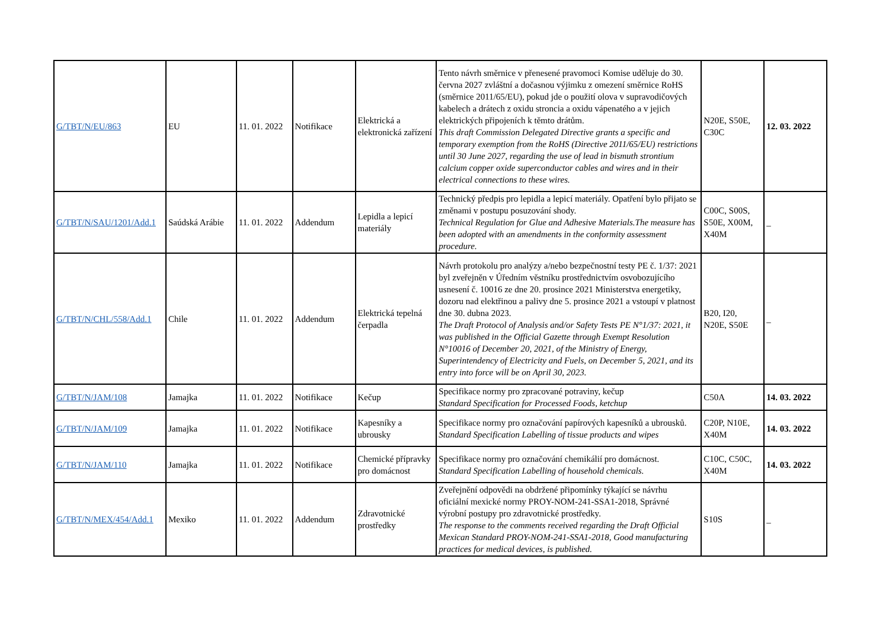| G/TBT/N/EU/863 | EU | 11. 01. 2022 | Notifikace | Elektrická a elektronická zařízení | Tento návrh směrnice v přenesené pravomoci Komise uděluje do 30. června 2027 zvláštní a dočasnou výjimku z omezení směrnice RoHS (směrnice 2011/65/EU), pokud jde o použití olova v supravodičových kabelech a drátech z oxidu stroncia a oxidu vápenatého a v jejich elektrických připojeních k těmto drátům. This draft Commission Delegated Directive grants a specific and temporary exemption from the RoHS (Directive 2011/65/EU) restrictions until 30 June 2027, regarding the use of lead in bismuth strontium calcium copper oxide superconductor cables and wires and in their electrical connections to these wires. | N20E, S50E, C30C | 12. 03. 2022 |
| G/TBT/N/SAU/1201/Add.1 | Saúdská Arábie | 11. 01. 2022 | Addendum | Lepidla a lepicí materiály | Technický předpis pro lepidla a lepicí materiály. Opatření bylo přijato se změnami v postupu posuzování shody. Technical Regulation for Glue and Adhesive Materials.The measure has been adopted with an amendments in the conformity assessment procedure. | C00C, S00S, S50E, X00M, X40M | _ |
| G/TBT/N/CHL/558/Add.1 | Chile | 11. 01. 2022 | Addendum | Elektrická tepelná čerpadla | Návrh protokolu pro analýzy a/nebo bezpečnostní testy PE č. 1/37: 2021 byl zveřejněn v Úředním věstníku prostřednictvím osvobozujícího usnesení č. 10016 ze dne 20. prosince 2021 Ministerstva energetiky, dozoru nad elektřinou a palivy dne 5. prosince 2021 a vstoupí v platnost dne 30. dubna 2023. The Draft Protocol of Analysis and/or Safety Tests PE N°1/37: 2021, it was published in the Official Gazette through Exempt Resolution N°10016 of December 20, 2021, of the Ministry of Energy, Superintendency of Electricity and Fuels, on December 5, 2021, and its entry into force will be on April 30, 2023. | B20, I20, N20E, S50E | _ |
| G/TBT/N/JAM/108 | Jamajka | 11. 01. 2022 | Notifikace | Kečup | Specifikace normy pro zpracované potraviny, kečup Standard Specification for Processed Foods, ketchup | C50A | 14. 03. 2022 |
| G/TBT/N/JAM/109 | Jamajka | 11. 01. 2022 | Notifikace | Kapesníky a ubrousky | Specifikace normy pro označování papírových kapesníků a ubrousků. Standard Specification Labelling of tissue products and wipes | C20P, N10E, X40M | 14. 03. 2022 |
| G/TBT/N/JAM/110 | Jamajka | 11. 01. 2022 | Notifikace | Chemické přípravky pro domácnost | Specifikace normy pro označování chemikálií pro domácnost. Standard Specification Labelling of household chemicals. | C10C, C50C, X40M | 14. 03. 2022 |
| G/TBT/N/MEX/454/Add.1 | Mexiko | 11. 01. 2022 | Addendum | Zdravotnické prostředky | Zveřejnění odpovědi na obdržené připomínky týkající se návrhu oficiální mexické normy PROY-NOM-241-SSA1-2018, Správné výrobní postupy pro zdravotnické prostředky. The response to the comments received regarding the Draft Official Mexican Standard PROY-NOM-241-SSA1-2018, Good manufacturing practices for medical devices, is published. | S10S | _ |